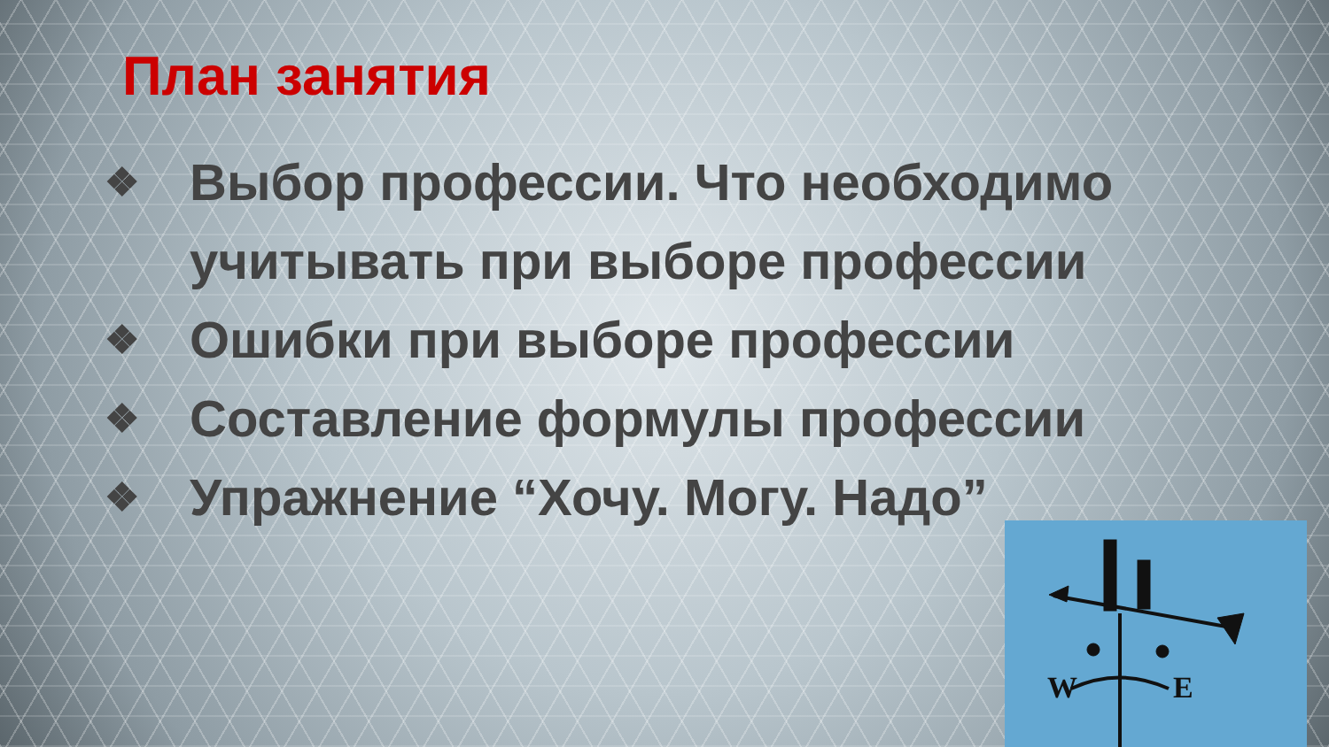План занятия
❖ Выбор профессии. Что необходимо учитывать при выборе профессии
❖ Ошибки при выборе профессии
❖ Составление формулы профессии
❖ Упражнение “Хочу. Могу. Надо”
W
E